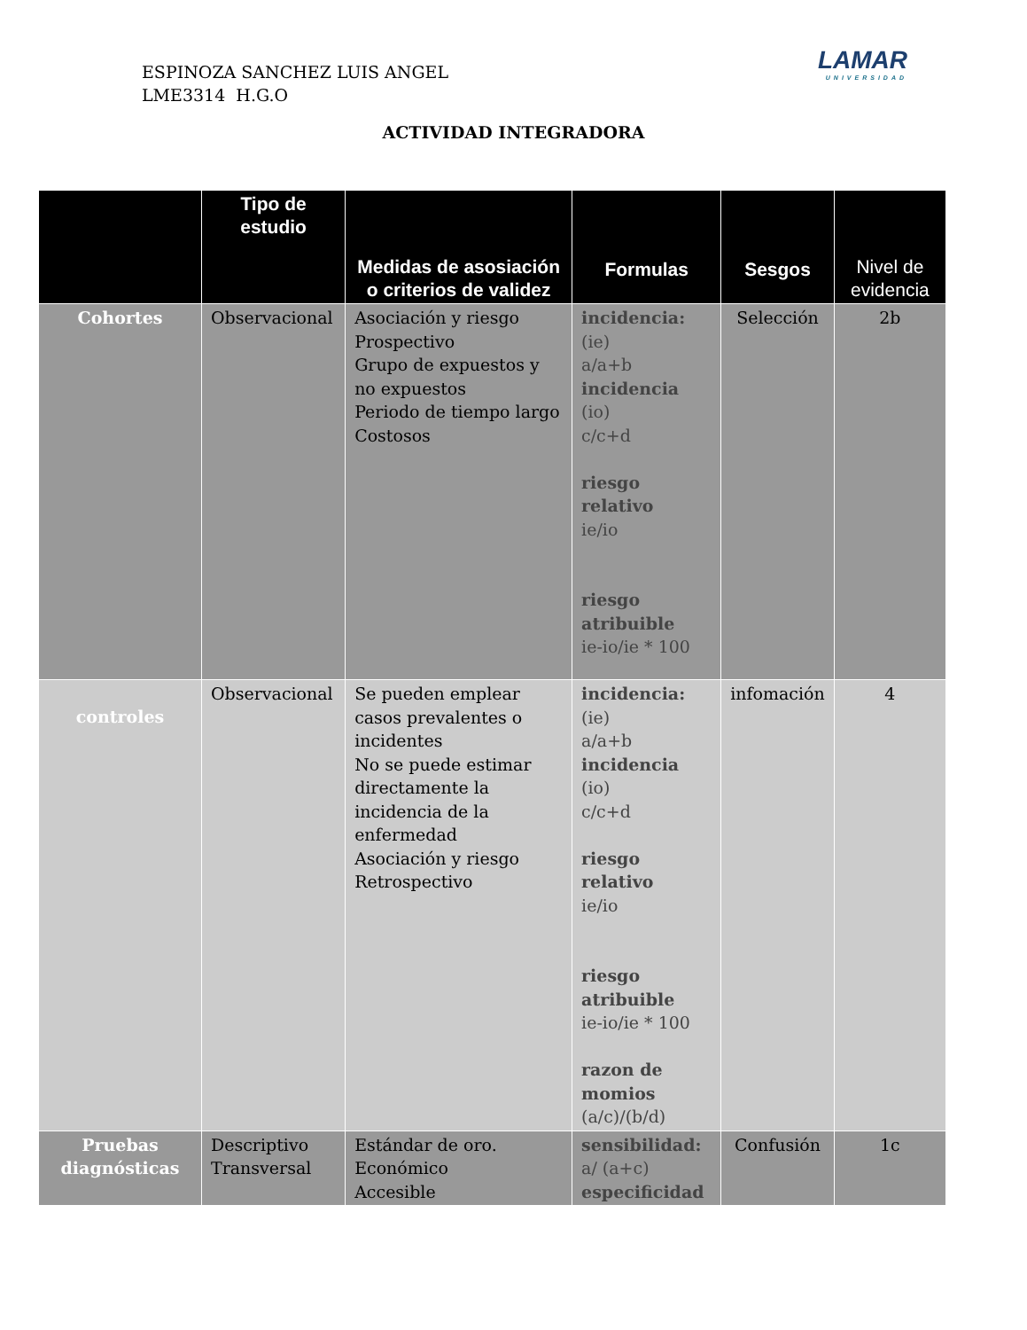ESPINOZA SANCHEZ LUIS ANGEL
LME3314 H.G.O
LAMAR
UNIVERSIDAD
ACTIVIDAD INTEGRADORA
| | Tipo de estudio | Medidas de asosiación o criterios de validez | Formulas | Sesgos | Nivel de evidencia |
| --- | --- | --- | --- | --- | --- |
| Cohortes | Observacional | Asociación y riesgo Prospectivo Grupo de expuestos y no expuestos Periodo de tiempo largo Costosos | incidencia: (ie) a/a+b incidencia (io) c/c+d riesgo relativo ie/io riesgo atribuible ie-io/ie * 100 | Selección | 2b |
| controles | Observacional | Se pueden emplear casos prevalentes o incidentes No se puede estimar directamente la incidencia de la enfermedad Asociación y riesgo Retrospectivo | incidencia: (ie) a/a+b incidencia (io) c/c+d riesgo relativo ie/io riesgo atribuible ie-io/ie * 100 razon de momios (a/c)/(b/d) | infomación | 4 |
| Pruebas diagnósticas | Descriptivo Transversal | Estándar de oro. Económico Accesible | sensibilidad: a/ (a+c) especificidad | Confusión | 1c |